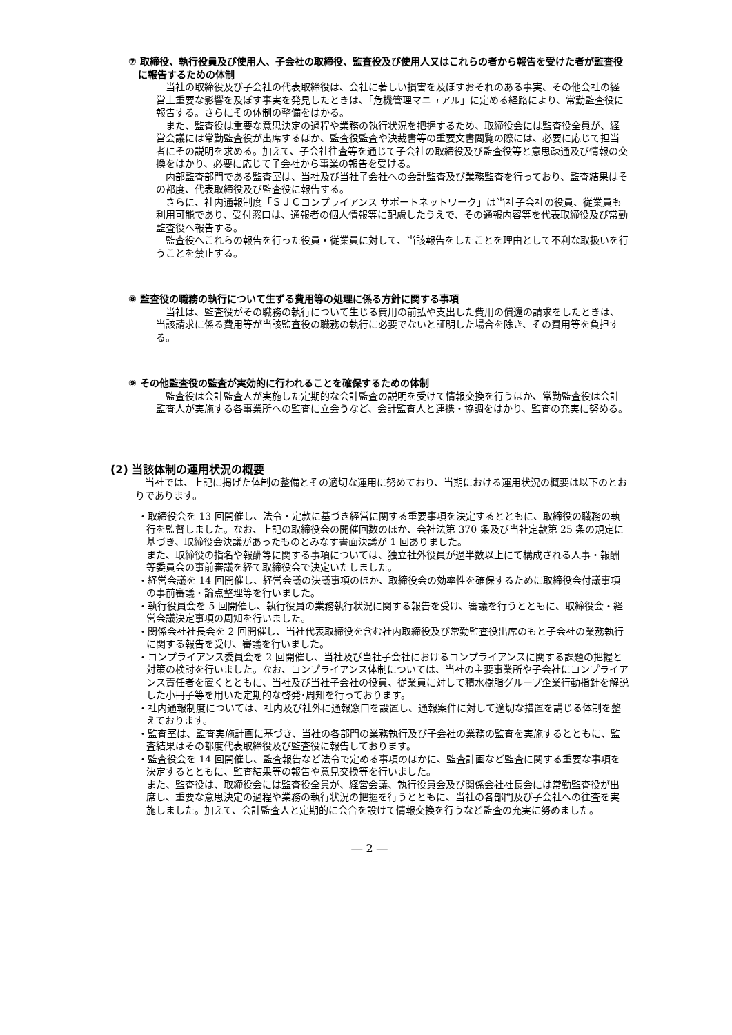⑦ 取締役、執行役員及び使用人、子会社の取締役、監査役及び使用人又はこれらの者から報告を受けた者が監査役に報告するための体制
当社の取締役及び子会社の代表取締役は、会社に著しい損害を及ぼすおそれのある事実、その他会社の経営上重要な影響を及ぼす事実を発見したときは、「危機管理マニュアル」に定める経路により、常勤監査役に報告する。さらにその体制の整備をはかる。
また、監査役は重要な意思決定の過程や業務の執行状況を把握するため、取締役会には監査役全員が、経営会議には常勤監査役が出席するほか、監査役監査や決裁書等の重要文書閲覧の際には、必要に応じて担当者にその説明を求める。加えて、子会社往査等を通じて子会社の取締役及び監査役等と意思疎通及び情報の交換をはかり、必要に応じて子会社から事業の報告を受ける。
内部監査部門である監査室は、当社及び当社子会社への会計監査及び業務監査を行っており、監査結果はその都度、代表取締役及び監査役に報告する。
さらに、社内通報制度「ＳＪＣコンプライアンス サポートネットワーク」は当社子会社の役員、従業員も利用可能であり、受付窓口は、通報者の個人情報等に配慮したうえで、その通報内容等を代表取締役及び常勤監査役へ報告する。
監査役へこれらの報告を行った役員・従業員に対して、当該報告をしたことを理由として不利な取扱いを行うことを禁止する。
⑧ 監査役の職務の執行について生ずる費用等の処理に係る方針に関する事項
当社は、監査役がその職務の執行について生じる費用の前払や支出した費用の償還の請求をしたときは、当該請求に係る費用等が当該監査役の職務の執行に必要でないと証明した場合を除き、その費用等を負担する。
⑨ その他監査役の監査が実効的に行われることを確保するための体制
監査役は会計監査人が実施した定期的な会計監査の説明を受けて情報交換を行うほか、常勤監査役は会計監査人が実施する各事業所への監査に立会うなど、会計監査人と連携・協調をはかり、監査の充実に努める。
(2) 当該体制の運用状況の概要
当社では、上記に掲げた体制の整備とその適切な運用に努めており、当期における運用状況の概要は以下のとおりであります。
・取締役会を 13 回開催し、法令・定款に基づき経営に関する重要事項を決定するとともに、取締役の職務の執行を監督しました。なお、上記の取締役会の開催回数のほか、会社法第 370 条及び当社定款第 25 条の規定に基づき、取締役会決議があったものとみなす書面決議が 1 回ありました。
また、取締役の指名や報酬等に関する事項については、独立社外役員が過半数以上にて構成される人事・報酬等委員会の事前審議を経て取締役会で決定いたしました。
・経営会議を 14 回開催し、経営会議の決議事項のほか、取締役会の効率性を確保するために取締役会付議事項の事前審議・論点整理等を行いました。
・執行役員会を 5 回開催し、執行役員の業務執行状況に関する報告を受け、審議を行うとともに、取締役会・経営会議決定事項の周知を行いました。
・関係会社社長会を 2 回開催し、当社代表取締役を含む社内取締役及び常勤監査役出席のもと子会社の業務執行に関する報告を受け、審議を行いました。
・コンプライアンス委員会を 2 回開催し、当社及び当社子会社におけるコンプライアンスに関する課題の把握と対策の検討を行いました。なお、コンプライアンス体制については、当社の主要事業所や子会社にコンプライアンス責任者を置くとともに、当社及び当社子会社の役員、従業員に対して積水樹脂グループ企業行動指針を解説した小冊子等を用いた定期的な啓発･周知を行っております。
・社内通報制度については、社内及び社外に通報窓口を設置し、通報案件に対して適切な措置を講じる体制を整えております。
・監査室は、監査実施計画に基づき、当社の各部門の業務執行及び子会社の業務の監査を実施するとともに、監査結果はその都度代表取締役及び監査役に報告しております。
・監査役会を 14 回開催し、監査報告など法令で定める事項のほかに、監査計画など監査に関する重要な事項を決定するとともに、監査結果等の報告や意見交換等を行いました。
また、監査役は、取締役会には監査役全員が、経営会議、執行役員会及び関係会社社長会には常勤監査役が出席し、重要な意思決定の過程や業務の執行状況の把握を行うとともに、当社の各部門及び子会社への往査を実施しました。加えて、会計監査人と定期的に会合を設けて情報交換を行うなど監査の充実に努めました。
― 2 ―